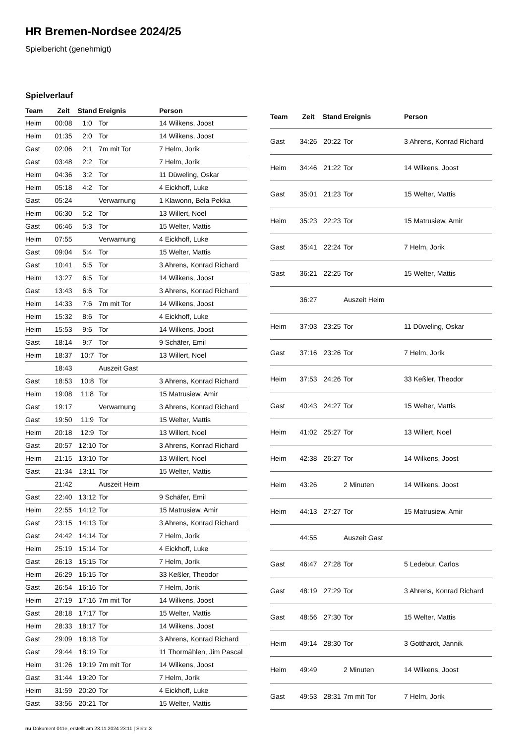HR Bremen-Nordsee 2024/25
Spielbericht (genehmigt)
Spielverlauf
| Team | Zeit | Stand | Ereignis | Person |
| --- | --- | --- | --- | --- |
| Heim | 00:08 | 1:0 | Tor | 14 Wilkens, Joost |
| Heim | 01:35 | 2:0 | Tor | 14 Wilkens, Joost |
| Gast | 02:06 | 2:1 | 7m mit Tor | 7 Helm, Jorik |
| Gast | 03:48 | 2:2 | Tor | 7 Helm, Jorik |
| Heim | 04:36 | 3:2 | Tor | 11 Düweling, Oskar |
| Heim | 05:18 | 4:2 | Tor | 4 Eickhoff, Luke |
| Gast | 05:24 | | Verwarnung | 1 Klawonn, Bela Pekka |
| Heim | 06:30 | 5:2 | Tor | 13 Willert, Noel |
| Gast | 06:46 | 5:3 | Tor | 15 Welter, Mattis |
| Heim | 07:55 | | Verwarnung | 4 Eickhoff, Luke |
| Gast | 09:04 | 5:4 | Tor | 15 Welter, Mattis |
| Gast | 10:41 | 5:5 | Tor | 3 Ahrens, Konrad Richard |
| Heim | 13:27 | 6:5 | Tor | 14 Wilkens, Joost |
| Gast | 13:43 | 6:6 | Tor | 3 Ahrens, Konrad Richard |
| Heim | 14:33 | 7:6 | 7m mit Tor | 14 Wilkens, Joost |
| Heim | 15:32 | 8:6 | Tor | 4 Eickhoff, Luke |
| Heim | 15:53 | 9:6 | Tor | 14 Wilkens, Joost |
| Gast | 18:14 | 9:7 | Tor | 9 Schäfer, Emil |
| Heim | 18:37 | 10:7 | Tor | 13 Willert, Noel |
| | 18:43 | | Auszeit Gast | |
| Gast | 18:53 | 10:8 | Tor | 3 Ahrens, Konrad Richard |
| Heim | 19:08 | 11:8 | Tor | 15 Matrusiew, Amir |
| Gast | 19:17 | | Verwarnung | 3 Ahrens, Konrad Richard |
| Gast | 19:50 | 11:9 | Tor | 15 Welter, Mattis |
| Heim | 20:18 | 12:9 | Tor | 13 Willert, Noel |
| Gast | 20:57 | 12:10 | Tor | 3 Ahrens, Konrad Richard |
| Heim | 21:15 | 13:10 | Tor | 13 Willert, Noel |
| Gast | 21:34 | 13:11 | Tor | 15 Welter, Mattis |
| | 21:42 | | Auszeit Heim | |
| Gast | 22:40 | 13:12 | Tor | 9 Schäfer, Emil |
| Heim | 22:55 | 14:12 | Tor | 15 Matrusiew, Amir |
| Gast | 23:15 | 14:13 | Tor | 3 Ahrens, Konrad Richard |
| Gast | 24:42 | 14:14 | Tor | 7 Helm, Jorik |
| Heim | 25:19 | 15:14 | Tor | 4 Eickhoff, Luke |
| Gast | 26:13 | 15:15 | Tor | 7 Helm, Jorik |
| Heim | 26:29 | 16:15 | Tor | 33 Keßler, Theodor |
| Gast | 26:54 | 16:16 | Tor | 7 Helm, Jorik |
| Heim | 27:19 | 17:16 | 7m mit Tor | 14 Wilkens, Joost |
| Gast | 28:18 | 17:17 | Tor | 15 Welter, Mattis |
| Heim | 28:33 | 18:17 | Tor | 14 Wilkens, Joost |
| Gast | 29:09 | 18:18 | Tor | 3 Ahrens, Konrad Richard |
| Gast | 29:44 | 18:19 | Tor | 11 Thormählen, Jim Pascal |
| Heim | 31:26 | 19:19 | 7m mit Tor | 14 Wilkens, Joost |
| Gast | 31:44 | 19:20 | Tor | 7 Helm, Jorik |
| Heim | 31:59 | 20:20 | Tor | 4 Eickhoff, Luke |
| Gast | 33:56 | 20:21 | Tor | 15 Welter, Mattis |
| Team | Zeit | Stand | Ereignis | Person |
| --- | --- | --- | --- | --- |
| Gast | 34:26 | 20:22 | Tor | 3 Ahrens, Konrad Richard |
| Heim | 34:46 | 21:22 | Tor | 14 Wilkens, Joost |
| Gast | 35:01 | 21:23 | Tor | 15 Welter, Mattis |
| Heim | 35:23 | 22:23 | Tor | 15 Matrusiew, Amir |
| Gast | 35:41 | 22:24 | Tor | 7 Helm, Jorik |
| Gast | 36:21 | 22:25 | Tor | 15 Welter, Mattis |
| | 36:27 | | Auszeit Heim | |
| Heim | 37:03 | 23:25 | Tor | 11 Düweling, Oskar |
| Gast | 37:16 | 23:26 | Tor | 7 Helm, Jorik |
| Heim | 37:53 | 24:26 | Tor | 33 Keßler, Theodor |
| Gast | 40:43 | 24:27 | Tor | 15 Welter, Mattis |
| Heim | 41:02 | 25:27 | Tor | 13 Willert, Noel |
| Heim | 42:38 | 26:27 | Tor | 14 Wilkens, Joost |
| Heim | 43:26 | | 2 Minuten | 14 Wilkens, Joost |
| Heim | 44:13 | 27:27 | Tor | 15 Matrusiew, Amir |
| | 44:55 | | Auszeit Gast | |
| Gast | 46:47 | 27:28 | Tor | 5 Ledebur, Carlos |
| Gast | 48:19 | 27:29 | Tor | 3 Ahrens, Konrad Richard |
| Gast | 48:56 | 27:30 | Tor | 15 Welter, Mattis |
| Heim | 49:14 | 28:30 | Tor | 3 Gotthardt, Jannik |
| Heim | 49:49 | | 2 Minuten | 14 Wilkens, Joost |
| Gast | 49:53 | 28:31 | 7m mit Tor | 7 Helm, Jorik |
nu.Dokument 011e, erstellt am 23.11.2024 23:11 | Seite 3